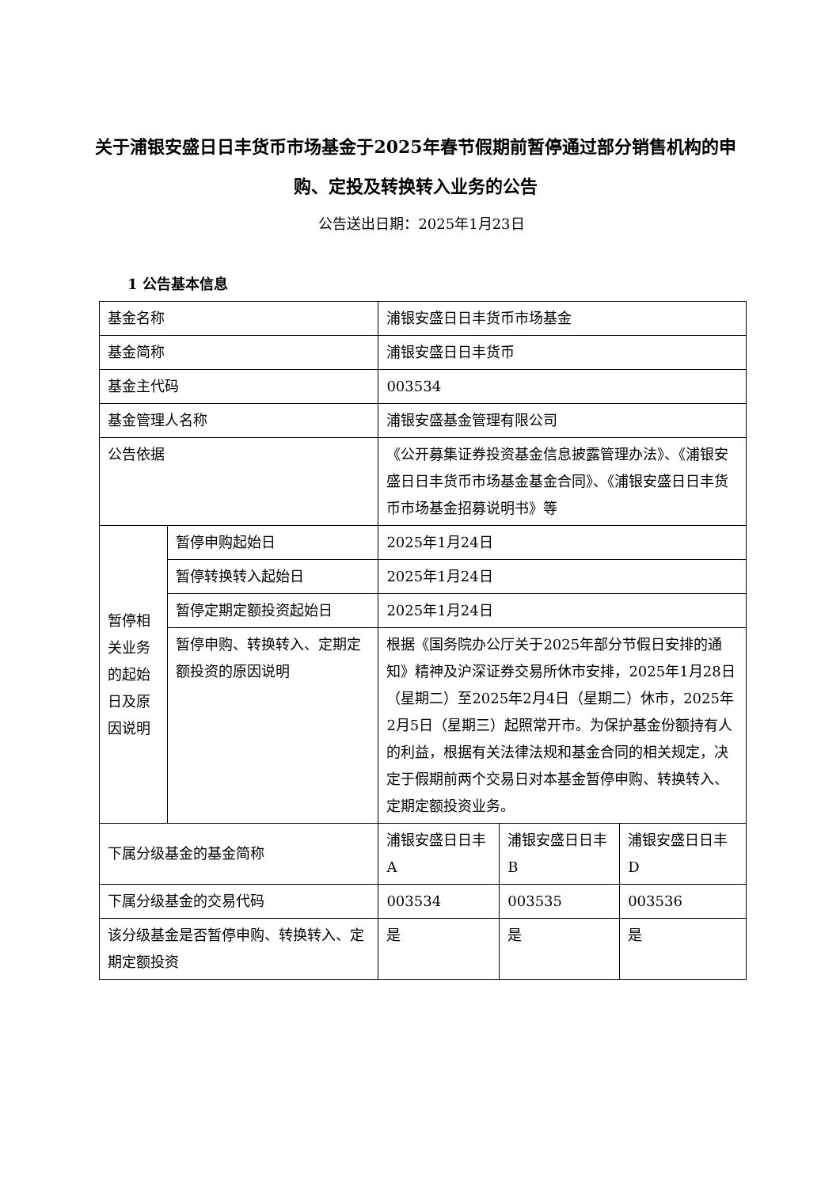关于浦银安盛日日丰货币市场基金于2025年春节假期前暂停通过部分销售机构的申购、定投及转换转入业务的公告
公告送出日期：2025年1月23日
1 公告基本信息
| 基金名称 | | 浦银安盛日日丰货币市场基金 | | |
| 基金简称 | | 浦银安盛日日丰货币 | | |
| 基金主代码 | | 003534 | | |
| 基金管理人名称 | | 浦银安盛基金管理有限公司 | | |
| 公告依据 | | 《公开募集证券投资基金信息披露管理办法》、《浦银安盛日日丰货币市场基金基金合同》、《浦银安盛日日丰货币市场基金招募说明书》等 | | |
| 暂停相关业务的起始日及原因说明 | 暂停申购起始日 | 2025年1月24日 | | |
| | 暂停转换转入起始日 | 2025年1月24日 | | |
| | 暂停定期定额投资起始日 | 2025年1月24日 | | |
| | 暂停申购、转换转入、定期定额投资的原因说明 | 根据《国务院办公厅关于2025年部分节假日安排的通知》精神及沪深证券交易所休市安排，2025年1月28日（星期二）至2025年2月4日（星期二）休市，2025年2月5日（星期三）起照常开市。为保护基金份额持有人的利益，根据有关法律法规和基金合同的相关规定，决定于假期前两个交易日对本基金暂停申购、转换转入、定期定额投资业务。 | | |
| 下属分级基金的基金简称 | | 浦银安盛日日丰A | 浦银安盛日日丰B | 浦银安盛日日丰D |
| 下属分级基金的交易代码 | | 003534 | 003535 | 003536 |
| 该分级基金是否暂停申购、转换转入、定期定额投资 | | 是 | 是 | 是 |